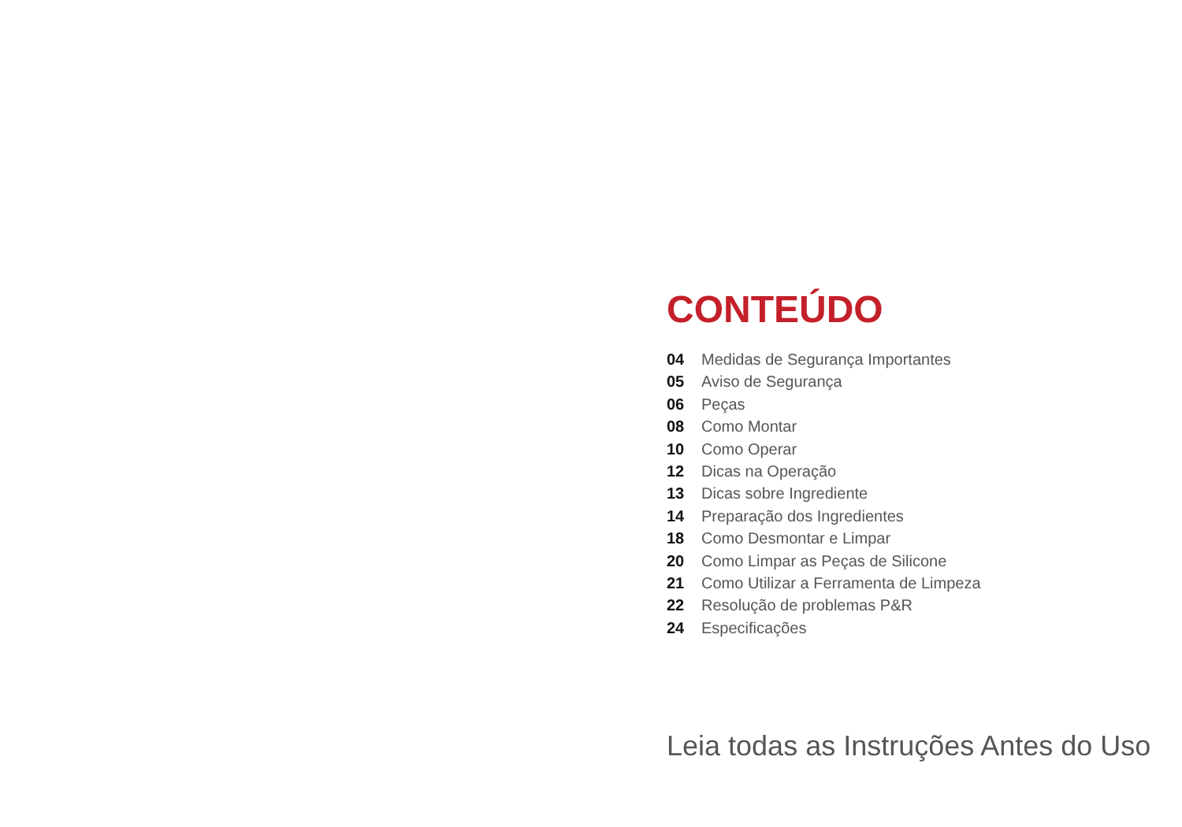CONTEÚDO
04 Medidas de Segurança Importantes
05 Aviso de Segurança
06 Peças
08 Como Montar
10 Como Operar
12 Dicas na Operação
13 Dicas sobre Ingrediente
14 Preparação dos Ingredientes
18 Como Desmontar e Limpar
20 Como Limpar as Peças de Silicone
21 Como Utilizar a Ferramenta de Limpeza
22 Resolução de problemas P&R
24 Especificações
Leia todas as Instruções Antes do Uso